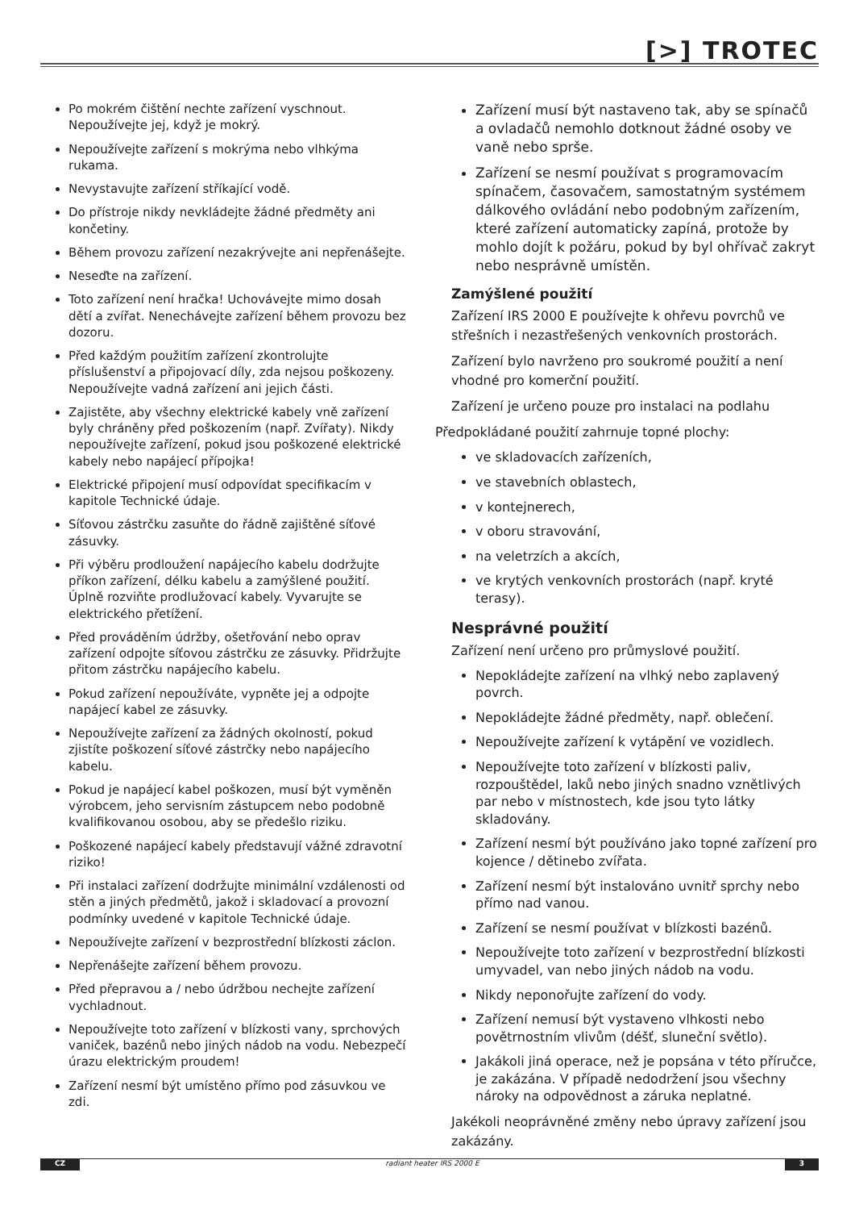[>] TROTEC
Po mokrém čištění nechte zařízení vyschnout. Nepoužívejte jej, když je mokrý.
Nepoužívejte zařízení s mokrýma nebo vlhkýma rukama.
Nevystavujte zařízení stříkající vodě.
Do přístroje nikdy nevkládejte žádné předměty ani končetiny.
Během provozu zařízení nezakrývejte ani nepřenášejte.
Neseďte na zařízení.
Toto zařízení není hračka! Uchovávejte mimo dosah dětí a zvířat. Nenechávejte zařízení během provozu bez dozoru.
Před každým použitím zařízení zkontrolujte příslušenství a připojovací díly, zda nejsou poškozeny. Nepoužívejte vadná zařízení ani jejich části.
Zajistěte, aby všechny elektrické kabely vně zařízení byly chráněny před poškozením (např. Zvířaty). Nikdy nepoužívejte zařízení, pokud jsou poškozené elektrické kabely nebo napájecí přípojka!
Elektrické připojení musí odpovídat specifikacím v kapitole Technické údaje.
Síťovou zástrčku zasuňte do řádně zajištěné síťové zásuvky.
Při výběru prodloužení napájecího kabelu dodržujte příkon zařízení, délku kabelu a zamýšlené použití. Úplně rozviňte prodlužovací kabely. Vyvarujte se elektrického přetížení.
Před prováděním údržby, ošetřování nebo oprav zařízení odpojte síťovou zástrčku ze zásuvky. Přidržujte přitom zástrčku napájecího kabelu.
Pokud zařízení nepoužíváte, vypněte jej a odpojte napájecí kabel ze zásuvky.
Nepoužívejte zařízení za žádných okolností, pokud zjistíte poškození síťové zástrčky nebo napájecího kabelu.
Pokud je napájecí kabel poškozen, musí být vyměněn výrobcem, jeho servisním zástupcem nebo podobně kvalifikovanou osobou, aby se předešlo riziku.
Poškozené napájecí kabely představují vážné zdravotní riziko!
Při instalaci zařízení dodržujte minimální vzdálenosti od stěn a jiných předmětů, jakož i skladovací a provozní podmínky uvedené v kapitole Technické údaje.
Nepoužívejte zařízení v bezprostřední blízkosti záclon.
Nepřenášejte zařízení během provozu.
Před přepravou a / nebo údržbou nechejte zařízení vychladnout.
Nepoužívejte toto zařízení v blízkosti vany, sprchových vaniček, bazénů nebo jiných nádob na vodu. Nebezpečí úrazu elektrickým proudem!
Zařízení nesmí být umístěno přímo pod zásuvkou ve zdi.
Zařízení musí být nastaveno tak, aby se spínačů a ovladačů nemohlo dotknout žádné osoby ve vaně nebo sprše.
Zařízení se nesmí používat s programovacím spínačem, časovačem, samostatným systémem dálkového ovládání nebo podobným zařízením, které zařízení automaticky zapíná, protože by mohlo dojít k požáru, pokud by byl ohřívač zakryt nebo nesprávně umístěn.
Zamýšlené použití
Zařízení IRS 2000 E používejte k ohřevu povrchů ve střešních i nezastřešených venkovních prostorách.
Zařízení bylo navrženo pro soukromé použití a není vhodné pro komerční použití.
Zařízení je určeno pouze pro instalaci na podlahu
Předpokládané použití zahrnuje topné plochy:
ve skladovacích zařízeních,
ve stavebních oblastech,
v kontejnerech,
v oboru stravování,
na veletrzích a akcích,
ve krytých venkovních prostorách (např. kryté terasy).
Nesprávné použití
Zařízení není určeno pro průmyslové použití.
Nepokládejte zařízení na vlhký nebo zaplavený povrch.
Nepokládejte žádné předměty, např. oblečení.
Nepoužívejte zařízení k vytápění ve vozidlech.
Nepoužívejte toto zařízení v blízkosti paliv, rozpouštědel, laků nebo jiných snadno vznětlivých par nebo v místnostech, kde jsou tyto látky skladovány.
Zařízení nesmí být používáno jako topné zařízení pro kojence / dětinebo zvířata.
Zařízení nesmí být instalováno uvnitř sprchy nebo přímo nad vanou.
Zařízení se nesmí používat v blízkosti bazénů.
Nepoužívejte toto zařízení v bezprostřední blízkosti umyvadel, van nebo jiných nádob na vodu.
Nikdy neponořujte zařízení do vody.
Zařízení nemusí být vystaveno vlhkosti nebo povětrnostním vlivům (déšť, sluneční světlo).
Jakákoli jiná operace, než je popsána v této příručce, je zakázána. V případě nedodržení jsou všechny nároky na odpovědnost a záruka neplatné.
Jakékoli neoprávněné změny nebo úpravy zařízení jsou zakázány.
CZ radiant heater IRS 2000 E 3